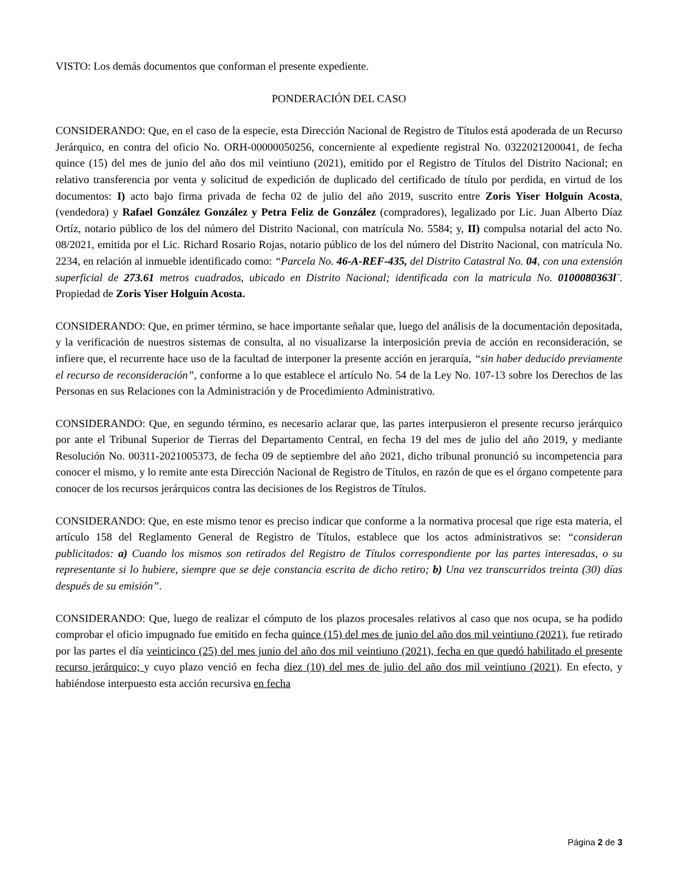VISTO: Los demás documentos que conforman el presente expediente.
PONDERACIÓN DEL CASO
CONSIDERANDO: Que, en el caso de la especie, esta Dirección Nacional de Registro de Títulos está apoderada de un Recurso Jerárquico, en contra del oficio No. ORH-00000050256, concerniente al expediente registral No. 0322021200041, de fecha quince (15) del mes de junio del año dos mil veintiuno (2021), emitido por el Registro de Títulos del Distrito Nacional; en relativo transferencia por venta y solicitud de expedición de duplicado del certificado de título por perdida, en virtud de los documentos: I) acto bajo firma privada de fecha 02 de julio del año 2019, suscrito entre Zoris Yiser Holguín Acosta, (vendedora) y Rafael González González y Petra Feliz de González (compradores), legalizado por Lic. Juan Alberto Díaz Ortíz, notario público de los del número del Distrito Nacional, con matrícula No. 5584; y, II) compulsa notarial del acto No. 08/2021, emitida por el Lic. Richard Rosario Rojas, notario público de los del número del Distrito Nacional, con matrícula No. 2234, en relación al inmueble identificado como: “Parcela No. 46-A-REF-435, del Distrito Catastral No. 04, con una extensión superficial de 273.61 metros cuadrados, ubicado en Distrito Nacional; identificada con la matricula No. 0100080363l¨. Propiedad de Zoris Yiser Holguín Acosta.
CONSIDERANDO: Que, en primer término, se hace importante señalar que, luego del análisis de la documentación depositada, y la verificación de nuestros sistemas de consulta, al no visualizarse la interposición previa de acción en reconsideración, se infiere que, el recurrente hace uso de la facultad de interponer la presente acción en jerarquía, “sin haber deducido previamente el recurso de reconsideración”, conforme a lo que establece el artículo No. 54 de la Ley No. 107-13 sobre los Derechos de las Personas en sus Relaciones con la Administración y de Procedimiento Administrativo.
CONSIDERANDO: Que, en segundo término, es necesario aclarar que, las partes interpusieron el presente recurso jerárquico por ante el Tribunal Superior de Tierras del Departamento Central, en fecha 19 del mes de julio del año 2019, y mediante Resolución No. 00311-2021005373, de fecha 09 de septiembre del año 2021, dicho tribunal pronunció su incompetencia para conocer el mismo, y lo remite ante esta Dirección Nacional de Registro de Títulos, en razón de que es el órgano competente para conocer de los recursos jerárquicos contra las decisiones de los Registros de Títulos.
CONSIDERANDO: Que, en este mismo tenor es preciso indicar que conforme a la normativa procesal que rige esta materia, el artículo 158 del Reglamento General de Registro de Títulos, establece que los actos administrativos se: “consideran publicitados: a) Cuando los mismos son retirados del Registro de Títulos correspondiente por las partes interesadas, o su representante si lo hubiere, siempre que se deje constancia escrita de dicho retiro; b) Una vez transcurridos treinta (30) días después de su emisión”.
CONSIDERANDO: Que, luego de realizar el cómputo de los plazos procesales relativos al caso que nos ocupa, se ha podido comprobar el oficio impugnado fue emitido en fecha quince (15) del mes de junio del año dos mil veintiuno (2021), fue retirado por las partes el día veinticinco (25) del mes junio del año dos mil veintiuno (2021), fecha en que quedó habilitado el presente recurso jerárquico; y cuyo plazo venció en fecha diez (10) del mes de julio del año dos mil veintiuno (2021). En efecto, y habiéndose interpuesto esta acción recursiva en fecha
Página 2 de 3